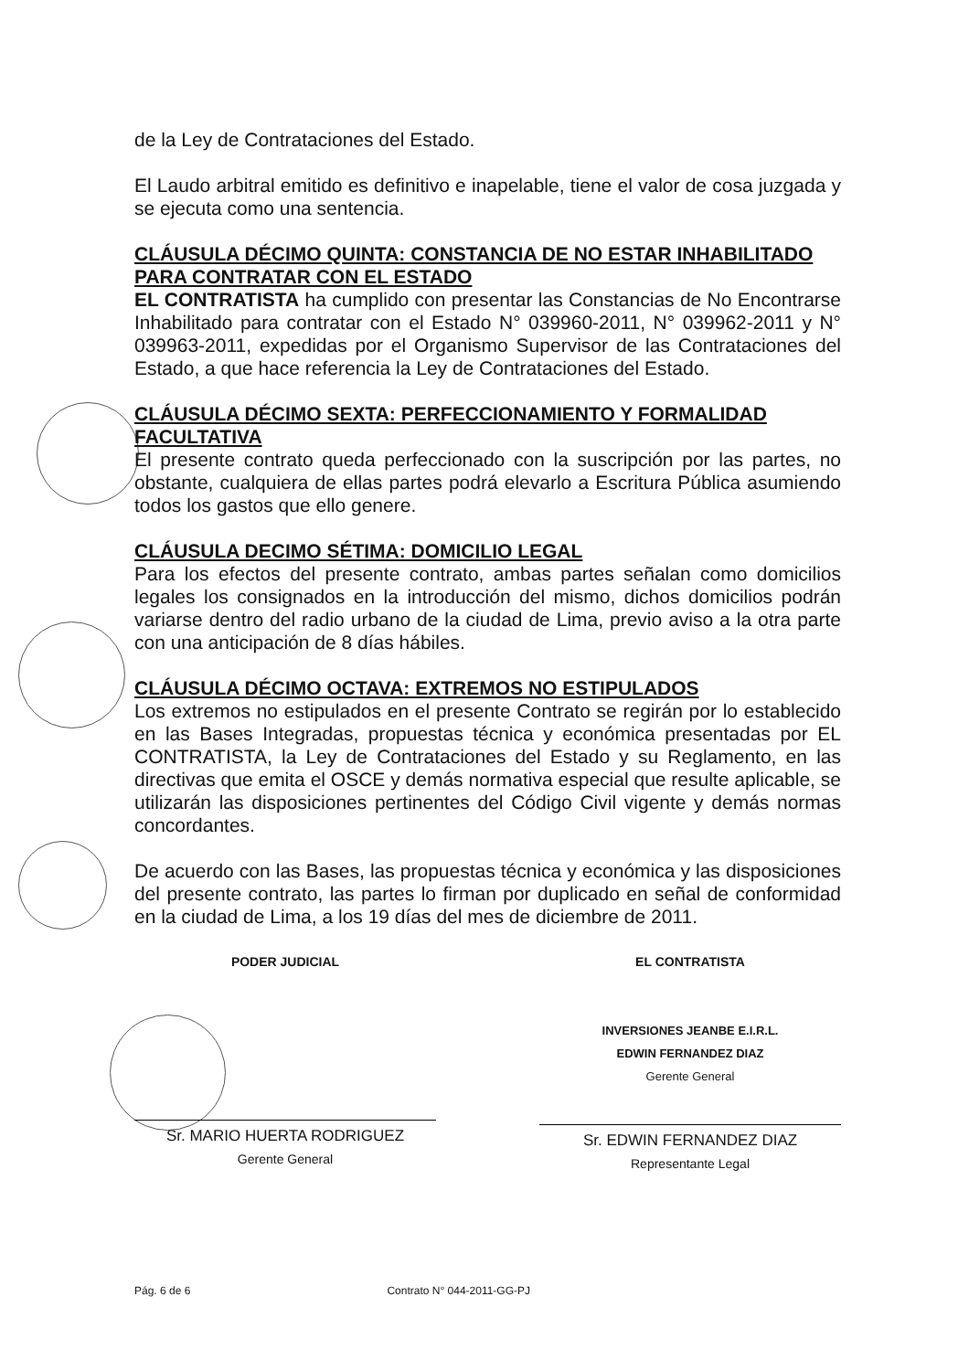de la Ley de Contrataciones del Estado.
El Laudo arbitral emitido es definitivo e inapelable, tiene el valor de cosa juzgada y se ejecuta como una sentencia.
CLÁUSULA DÉCIMO QUINTA: CONSTANCIA DE NO ESTAR INHABILITADO PARA CONTRATAR CON EL ESTADO
EL CONTRATISTA ha cumplido con presentar las Constancias de No Encontrarse Inhabilitado para contratar con el Estado N° 039960-2011, N° 039962-2011 y N° 039963-2011, expedidas por el Organismo Supervisor de las Contrataciones del Estado, a que hace referencia la Ley de Contrataciones del Estado.
CLÁUSULA DÉCIMO SEXTA: PERFECCIONAMIENTO Y FORMALIDAD FACULTATIVA
El presente contrato queda perfeccionado con la suscripción por las partes, no obstante, cualquiera de ellas partes podrá elevarlo a Escritura Pública asumiendo todos los gastos que ello genere.
CLÁUSULA DECIMO SÉTIMA: DOMICILIO LEGAL
Para los efectos del presente contrato, ambas partes señalan como domicilios legales los consignados en la introducción del mismo, dichos domicilios podrán variarse dentro del radio urbano de la ciudad de Lima, previo aviso a la otra parte con una anticipación de 8 días hábiles.
CLÁUSULA DÉCIMO OCTAVA: EXTREMOS NO ESTIPULADOS
Los extremos no estipulados en el presente Contrato se regirán por lo establecido en las Bases Integradas, propuestas técnica y económica presentadas por EL CONTRATISTA, la Ley de Contrataciones del Estado y su Reglamento, en las directivas que emita el OSCE y demás normativa especial que resulte aplicable, se utilizarán las disposiciones pertinentes del Código Civil vigente y demás normas concordantes.
De acuerdo con las Bases, las propuestas técnica y económica y las disposiciones del presente contrato, las partes lo firman por duplicado en señal de conformidad en la ciudad de Lima, a los 19 días del mes de diciembre de 2011.
PODER JUDICIAL
Sr. MARIO HUERTA RODRIGUEZ
Gerente General
EL CONTRATISTA
INVERSIONES JEANBE E.I.R.L.
EDWIN FERNANDEZ DIAZ
Gerente General
Sr. EDWIN FERNANDEZ DIAZ
Representante Legal
Pág. 6 de 6 Contrato N° 044-2011-GG-PJ